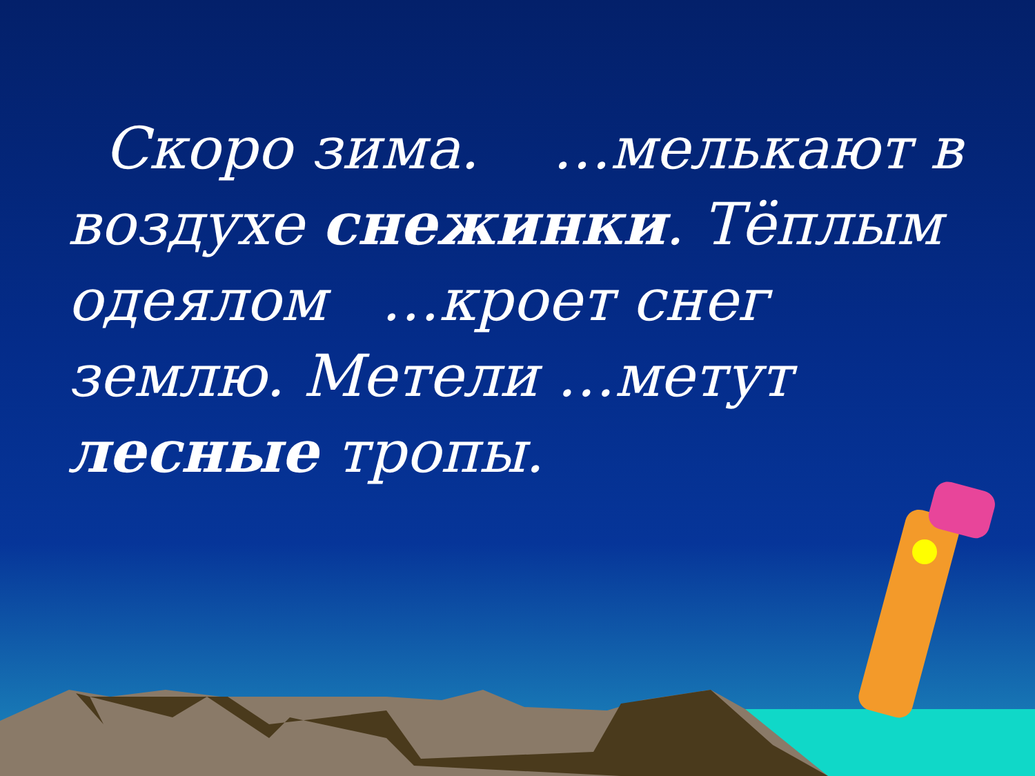Скоро зима. …мелькают в воздухе снежинки. Тёплым одеялом …кроет снег землю. Метели …метут лесные тропы.